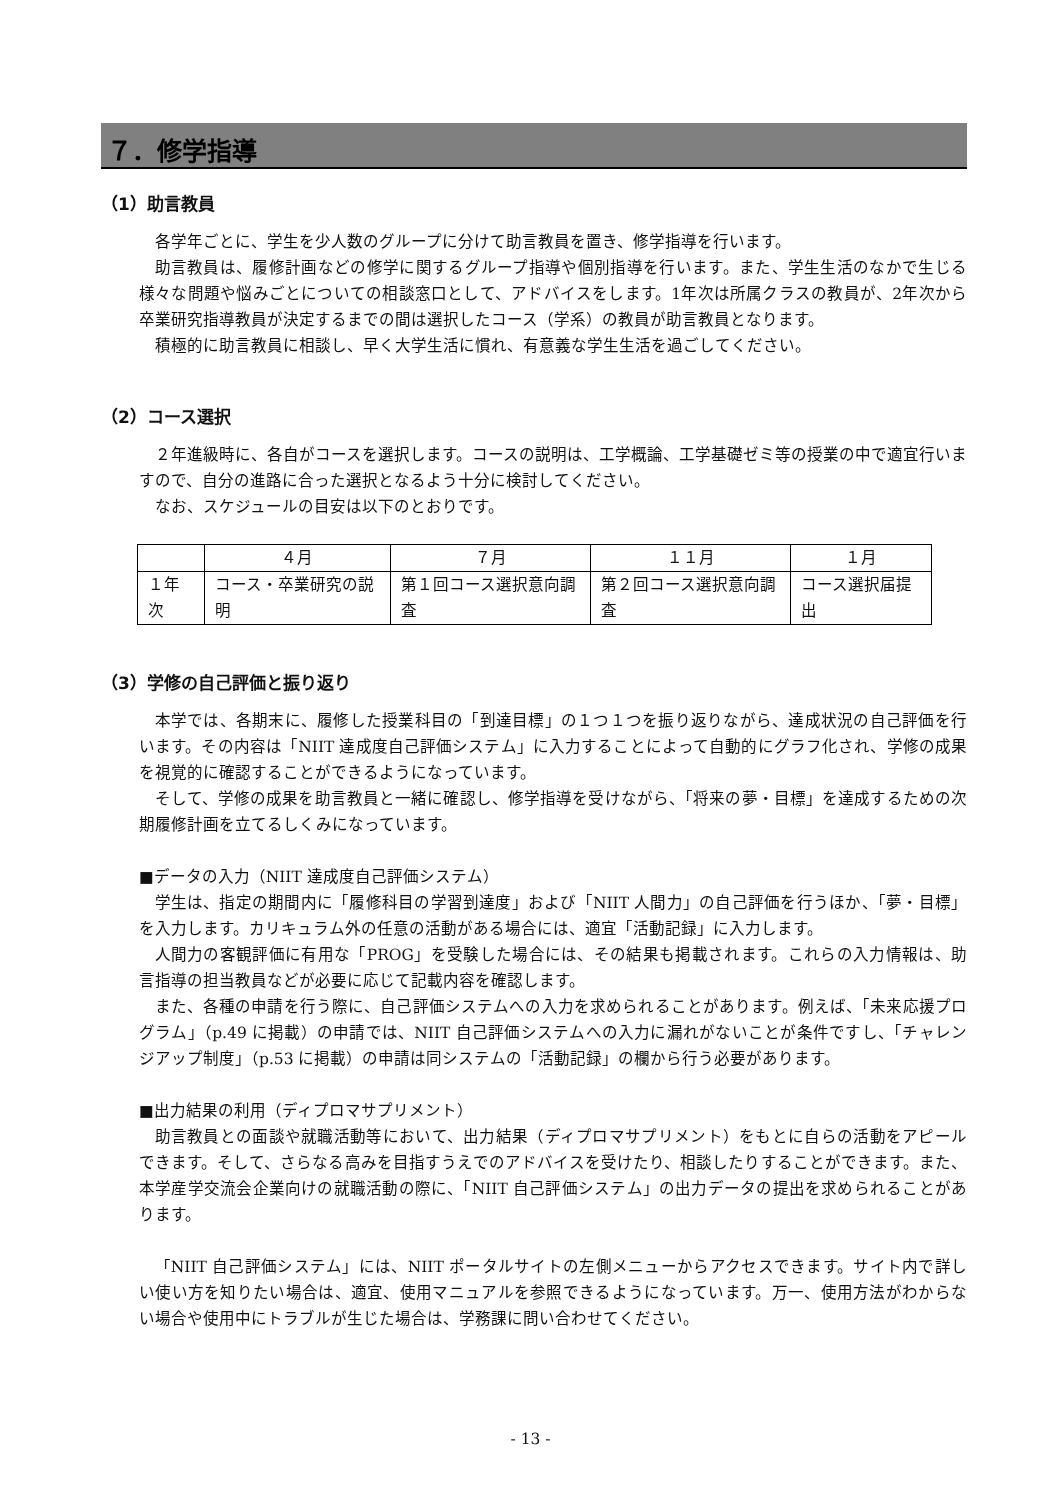７．修学指導
（1）助言教員
各学年ごとに、学生を少人数のグループに分けて助言教員を置き、修学指導を行います。
助言教員は、履修計画などの修学に関するグループ指導や個別指導を行います。また、学生生活のなかで生じる様々な問題や悩みごとについての相談窓口として、アドバイスをします。1年次は所属クラスの教員が、2年次から卒業研究指導教員が決定するまでの間は選択したコース（学系）の教員が助言教員となります。
積極的に助言教員に相談し、早く大学生活に慣れ、有意義な学生生活を過ごしてください。
（2）コース選択
２年進級時に、各自がコースを選択します。コースの説明は、工学概論、工学基礎ゼミ等の授業の中で適宜行いますので、自分の進路に合った選択となるよう十分に検討してください。
なお、スケジュールの目安は以下のとおりです。
| | ４月 | ７月 | １１月 | １月 |
| １年次 | コース・卒業研究の説明 | 第１回コース選択意向調査 | 第２回コース選択意向調査 | コース選択届提出 |
（3）学修の自己評価と振り返り
本学では、各期末に、履修した授業科目の「到達目標」の１つ１つを振り返りながら、達成状況の自己評価を行います。その内容は「NIIT 達成度自己評価システム」に入力することによって自動的にグラフ化され、学修の成果を視覚的に確認することができるようになっています。
そして、学修の成果を助言教員と一緒に確認し、修学指導を受けながら、「将来の夢・目標」を達成するための次期履修計画を立てるしくみになっています。
■データの入力（NIIT 達成度自己評価システム）
学生は、指定の期間内に「履修科目の学習到達度」および「NIIT 人間力」の自己評価を行うほか、「夢・目標」を入力します。カリキュラム外の任意の活動がある場合には、適宜「活動記録」に入力します。
人間力の客観評価に有用な「PROG」を受験した場合には、その結果も掲載されます。これらの入力情報は、助言指導の担当教員などが必要に応じて記載内容を確認します。
また、各種の申請を行う際に、自己評価システムへの入力を求められることがあります。例えば、「未来応援プログラム」（p.49 に掲載）の申請では、NIIT 自己評価システムへの入力に漏れがないことが条件ですし、「チャレンジアップ制度」（p.53 に掲載）の申請は同システムの「活動記録」の欄から行う必要があります。
■出力結果の利用（ディプロマサプリメント）
助言教員との面談や就職活動等において、出力結果（ディプロマサプリメント）をもとに自らの活動をアピールできます。そして、さらなる高みを目指すうえでのアドバイスを受けたり、相談したりすることができます。また、本学産学交流会企業向けの就職活動の際に、「NIIT 自己評価システム」の出力データの提出を求められることがあります。
「NIIT 自己評価システム」には、NIIT ポータルサイトの左側メニューからアクセスできます。サイト内で詳しい使い方を知りたい場合は、適宜、使用マニュアルを参照できるようになっています。万一、使用方法がわからない場合や使用中にトラブルが生じた場合は、学務課に問い合わせてください。
- 13 -